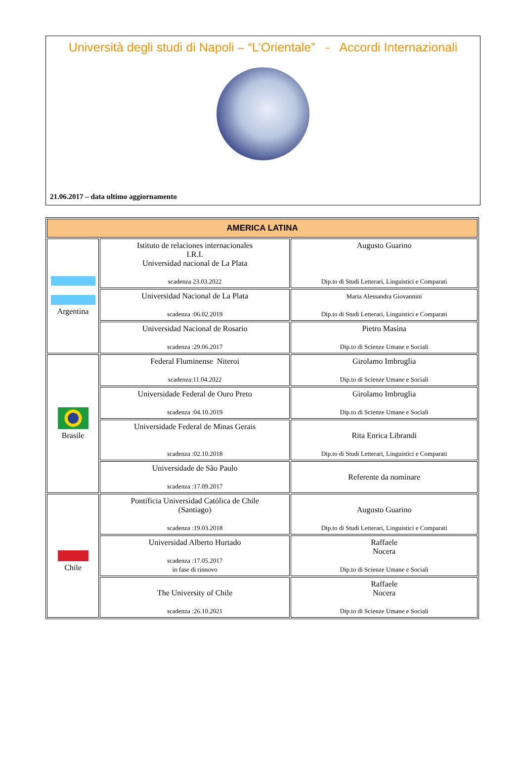Università degli studi di Napoli – “L’Orientale” - Accordi Internazionali
21.06.2017 – data ultimo aggiornamento
| AMERICA LATINA | | |
| --- | --- | --- |
| Argentina | Istituto de relaciones internacionales I.R.I. Universidad nacional de La Plata scadenza 23.03.2022 | Augusto Guarino Dip.to di Studi Letterari, Linguistici e Comparati |
| | Universidad Nacional de La Plata scadenza :06.02.2019 | Maria Alessandra Giovannini Dip.to di Studi Letterari, Linguistici e Comparati |
| | Universidad Nacional de Rosario scadenza :29.06.2017 | Pietro Masina Dip.to di Scienze Umane e Sociali |
| Brasile | Federal Fluminense Niteroi scadenza:11.04.2022 | Girolamo Imbruglia Dip.to di Scienze Umane e Sociali |
| | Universidade Federal de Ouro Preto scadenza :04.10.2019 | Girolamo Imbruglia Dip.to di Scienze Umane e Sociali |
| | Universidade Federal de Minas Gerais scadenza :02.10.2018 | Rita Enrica Librandi Dip.to di Studi Letterari, Linguistici e Comparati |
| | Universidade de São Paulo scadenza :17.09.2017 | Referente da nominare |
| Chile | Pontificia Universidad Católica de Chile (Santiago) scadenza :19.03.2018 | Augusto Guarino Dip.to di Studi Letterari, Linguistici e Comparati |
| | Universidad Alberto Hurtado scadenza :17.05.2017 in fase di rinnovo | Raffaele Nocera Dip.to di Scienze Umane e Sociali |
| | The University of Chile scadenza :26.10.2021 | Raffaele Nocera Dip.to di Scienze Umane e Sociali |